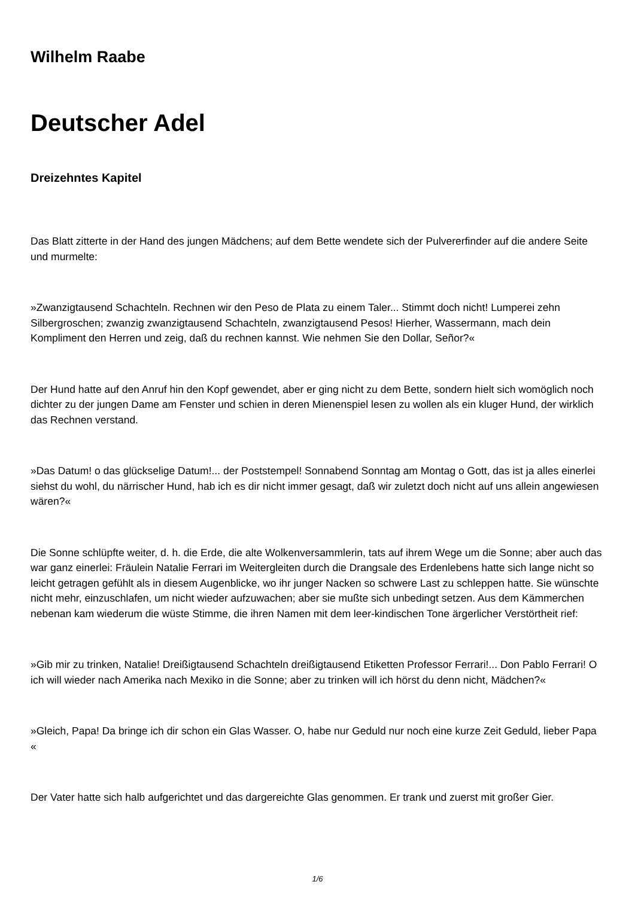Wilhelm Raabe
Deutscher Adel
Dreizehntes Kapitel
Das Blatt zitterte in der Hand des jungen Mädchens; auf dem Bette wendete sich der Pulvererfinder auf die andere Seite und murmelte:
»Zwanzigtausend Schachteln. Rechnen wir den Peso de Plata zu einem Taler... Stimmt doch nicht! Lumperei zehn Silbergroschen; zwanzig zwanzigtausend Schachteln, zwanzigtausend Pesos! Hierher, Wassermann, mach dein Kompliment den Herren und zeig, daß du rechnen kannst. Wie nehmen Sie den Dollar, Señor?«
Der Hund hatte auf den Anruf hin den Kopf gewendet, aber er ging nicht zu dem Bette, sondern hielt sich womöglich noch dichter zu der jungen Dame am Fenster und schien in deren Mienenspiel lesen zu wollen als ein kluger Hund, der wirklich das Rechnen verstand.
»Das Datum! o das glückselige Datum!... der Poststempel! Sonnabend Sonntag am Montag o Gott, das ist ja alles einerlei siehst du wohl, du närrischer Hund, hab ich es dir nicht immer gesagt, daß wir zuletzt doch nicht auf uns allein angewiesen wären?«
Die Sonne schlüpfte weiter, d. h. die Erde, die alte Wolkenversammlerin, tats auf ihrem Wege um die Sonne; aber auch das war ganz einerlei: Fräulein Natalie Ferrari im Weitergleiten durch die Drangsale des Erdenlebens hatte sich lange nicht so leicht getragen gefühlt als in diesem Augenblicke, wo ihr junger Nacken so schwere Last zu schleppen hatte. Sie wünschte nicht mehr, einzuschlafen, um nicht wieder aufzuwachen; aber sie mußte sich unbedingt setzen. Aus dem Kämmerchen nebenan kam wiederum die wüste Stimme, die ihren Namen mit dem leer-kindischen Tone ärgerlicher Verstörtheit rief:
»Gib mir zu trinken, Natalie! Dreißigtausend Schachteln dreißigtausend Etiketten Professor Ferrari!... Don Pablo Ferrari! O ich will wieder nach Amerika nach Mexiko in die Sonne; aber zu trinken will ich hörst du denn nicht, Mädchen?«
»Gleich, Papa! Da bringe ich dir schon ein Glas Wasser. O, habe nur Geduld nur noch eine kurze Zeit Geduld, lieber Papa «
Der Vater hatte sich halb aufgerichtet und das dargereichte Glas genommen. Er trank und zuerst mit großer Gier.
1/6